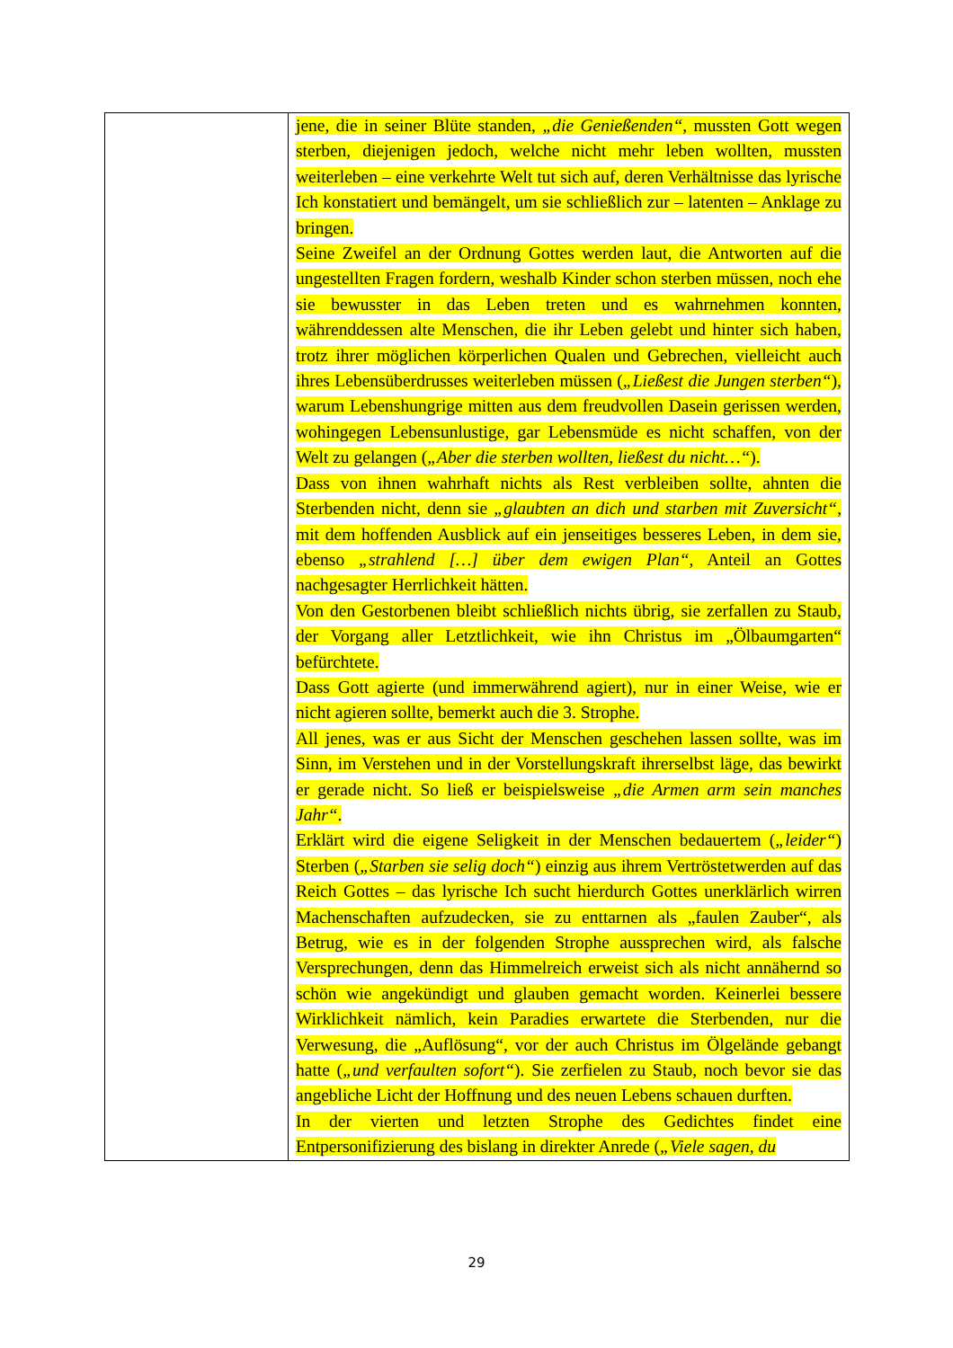| | jene, die in seiner Blüte standen, „die Genießenden“ , mussten Gott wegen sterben, diejenigen jedoch, welche nicht mehr leben wollten, mussten weiterleben – eine verkehrte Welt tut sich auf, deren Verhältnisse das lyrische Ich konstatiert und bemängelt, um sie schließlich zur – latenten – Anklage zu bringen. Seine Zweifel an der Ordnung Gottes werden laut, die Antworten auf die ungestellten Fragen fordern, weshalb Kinder schon sterben müssen, noch ehe sie bewusster in das Leben treten und es wahrnehmen konnten, währenddessen alte Menschen, die ihr Leben gelebt und hinter sich haben, trotz ihrer möglichen körperlichen Qualen und Gebrechen, vielleicht auch ihres Lebensüberdrusses weiterleben müssen ( „Ließest die Jungen sterben“ ), warum Lebenshungrige mitten aus dem freudvollen Dasein gerissen werden, wohingegen Lebensunlustige, gar Lebensmüde es nicht schaffen, von der Welt zu gelangen ( „Aber die sterben wollten, ließest du nicht…“ ). Dass von ihnen wahrhaft nichts als Rest verbleiben sollte, ahnten die Sterbenden nicht, denn sie „glaubten an dich und starben mit Zuversicht“ , mit dem hoffenden Ausblick auf ein jenseitiges besseres Leben, in dem sie, ebenso „strahlend […] über dem ewigen Plan“ , Anteil an Gottes nachgesagter Herrlichkeit hätten. Von den Gestorbenen bleibt schließlich nichts übrig, sie zerfallen zu Staub, der Vorgang aller Letztlichkeit, wie ihn Christus im „Ölbaumgarten“ befürchtete. Dass Gott agierte (und immerwährend agiert), nur in einer Weise, wie er nicht agieren sollte, bemerkt auch die 3. Strophe. All jenes, was er aus Sicht der Menschen geschehen lassen sollte, was im Sinn, im Verstehen und in der Vorstellungskraft ihrerselbst läge, das bewirkt er gerade nicht. So ließ er beispielsweise „die Armen arm sein manches Jahr“ . Erklärt wird die eigene Seligkeit in der Menschen bedauertem ( „leider“ ) Sterben ( „Starben sie selig doch“ ) einzig aus ihrem Vertröstetwerden auf das Reich Gottes – das lyrische Ich sucht hierdurch Gottes unerklärlich wirren Machenschaften aufzudecken, sie zu enttarnen als „faulen Zauber“, als Betrug, wie es in der folgenden Strophe aussprechen wird, als falsche Versprechungen, denn das Himmelreich erweist sich als nicht annähernd so schön wie angekündigt und glauben gemacht worden. Keinerlei bessere Wirklichkeit nämlich, kein Paradies erwartete die Sterbenden, nur die Verwesung, die „Auflösung“, vor der auch Christus im Ölgelände gebangt hatte ( „und verfaulten sofort“ ). Sie zerfielen zu Staub, noch bevor sie das angebliche Licht der Hoffnung und des neuen Lebens schauen durften. In der vierten und letzten Strophe des Gedichtes findet eine Entpersonifizierung des bislang in direkter Anrede ( „Viele sagen, du |
29